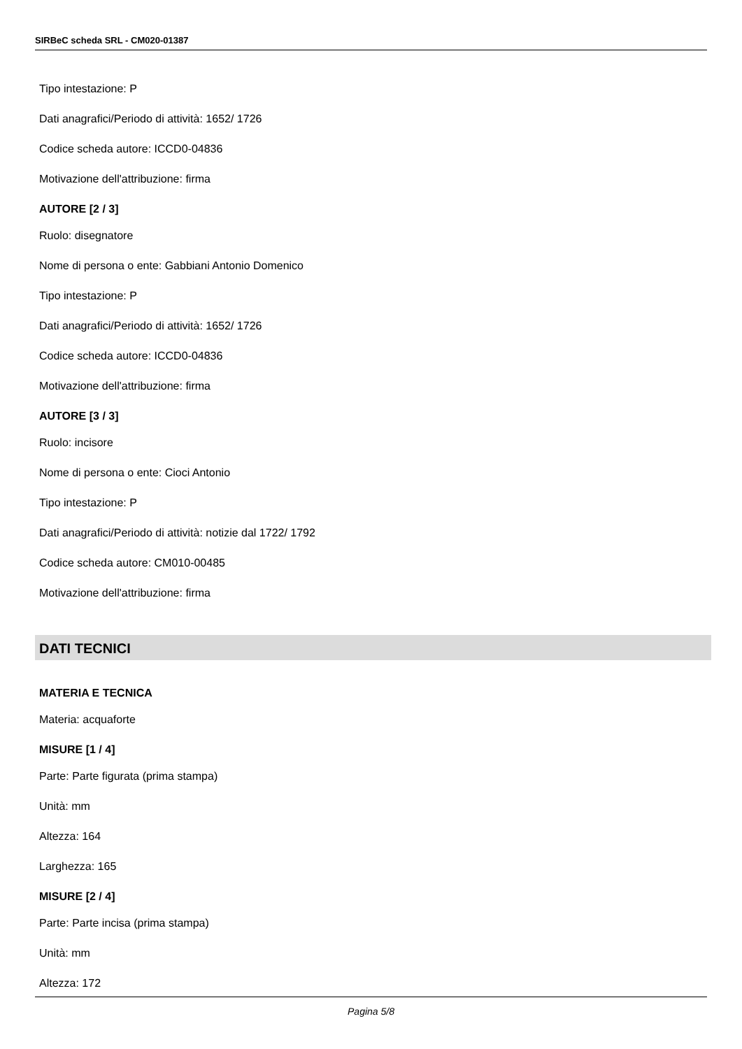SIRBeC scheda SRL - CM020-01387
Tipo intestazione: P
Dati anagrafici/Periodo di attività: 1652/ 1726
Codice scheda autore: ICCD0-04836
Motivazione dell'attribuzione: firma
AUTORE [2 / 3]
Ruolo: disegnatore
Nome di persona o ente: Gabbiani Antonio Domenico
Tipo intestazione: P
Dati anagrafici/Periodo di attività: 1652/ 1726
Codice scheda autore: ICCD0-04836
Motivazione dell'attribuzione: firma
AUTORE [3 / 3]
Ruolo: incisore
Nome di persona o ente: Cioci Antonio
Tipo intestazione: P
Dati anagrafici/Periodo di attività: notizie dal 1722/ 1792
Codice scheda autore: CM010-00485
Motivazione dell'attribuzione: firma
DATI TECNICI
MATERIA E TECNICA
Materia: acquaforte
MISURE [1 / 4]
Parte: Parte figurata (prima stampa)
Unità: mm
Altezza: 164
Larghezza: 165
MISURE [2 / 4]
Parte: Parte incisa (prima stampa)
Unità: mm
Altezza: 172
Pagina 5/8